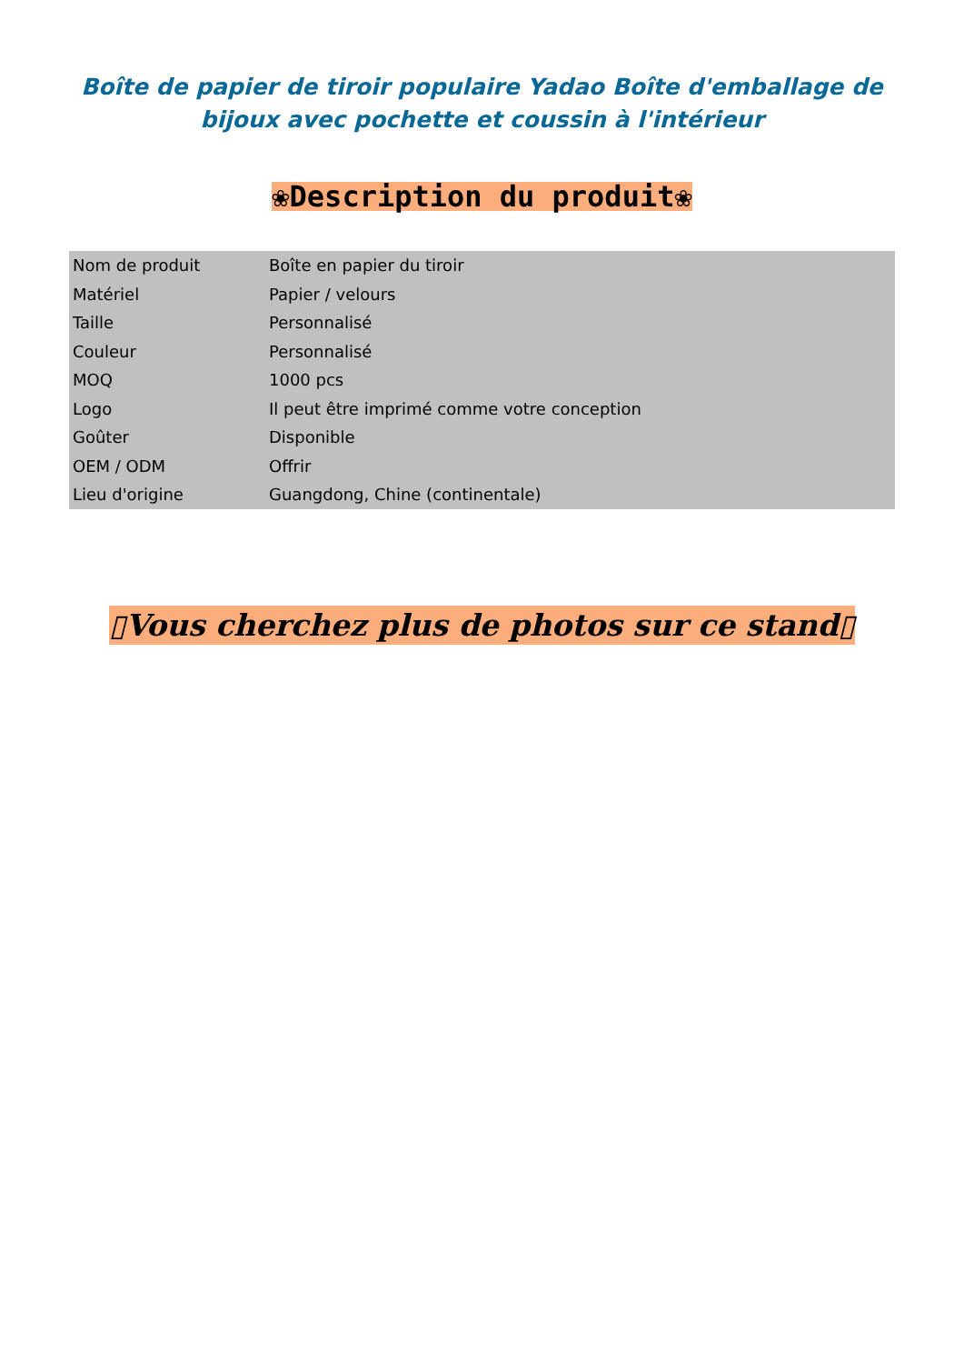Boîte de papier de tiroir populaire Yadao Boîte d'emballage de bijoux avec pochette et coussin à l'intérieur
❀Description du produit❀
| Nom de produit | Boîte en papier du tiroir |
| Matériel | Papier / velours |
| Taille | Personnalisé |
| Couleur | Personnalisé |
| MOQ | 1000 pcs |
| Logo | Il peut être imprimé comme votre conception |
| Goûter | Disponible |
| OEM / ODM | Offrir |
| Lieu d'origine | Guangdong, Chine (continentale) |
▯Vous cherchez plus de photos sur ce stand▯